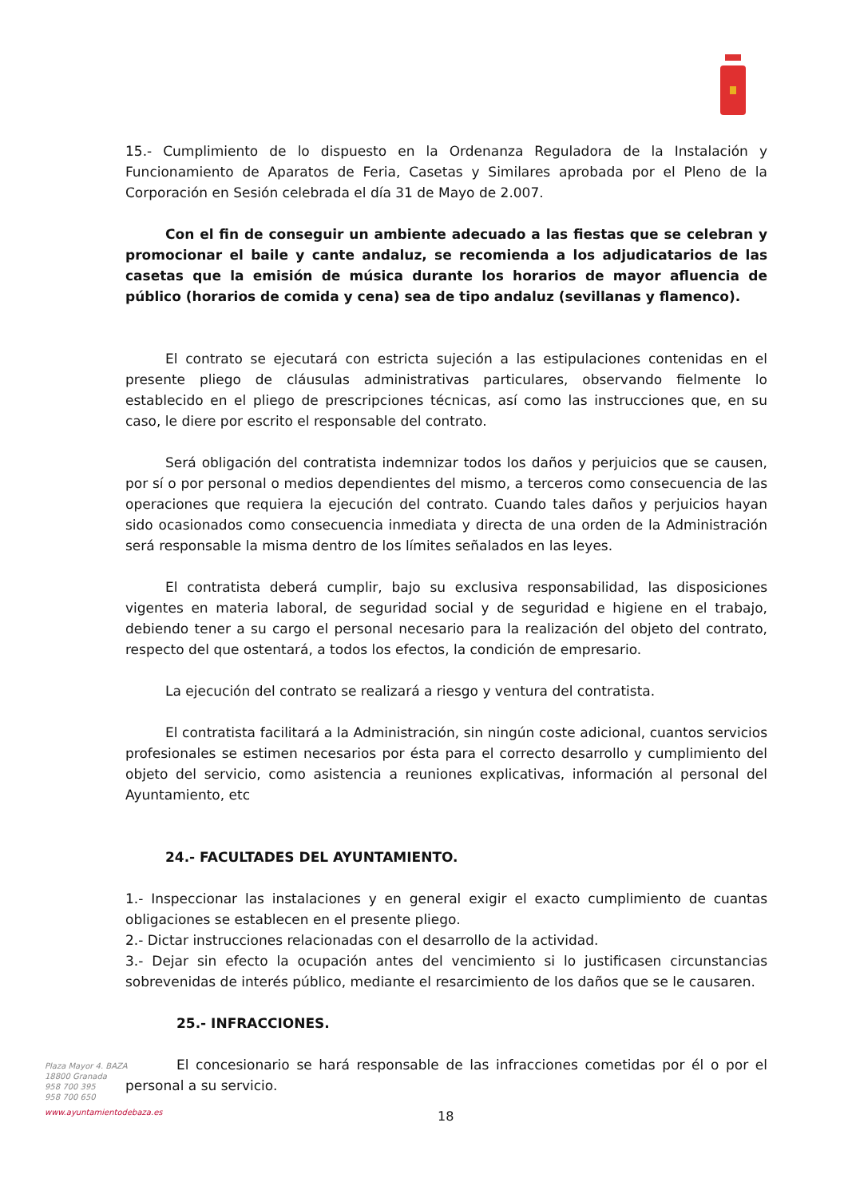15.- Cumplimiento de lo dispuesto en la Ordenanza Reguladora de la Instalación y Funcionamiento de Aparatos de Feria, Casetas y Similares aprobada por el Pleno de la Corporación en Sesión celebrada el día 31 de Mayo de 2.007.
Con el fin de conseguir un ambiente adecuado a las fiestas que se celebran y promocionar el baile y cante andaluz, se recomienda a los adjudicatarios de las casetas que la emisión de música durante los horarios de mayor afluencia de público (horarios de comida y cena) sea de tipo andaluz (sevillanas y flamenco).
El contrato se ejecutará con estricta sujeción a las estipulaciones contenidas en el presente pliego de cláusulas administrativas particulares, observando fielmente lo establecido en el pliego de prescripciones técnicas, así como las instrucciones que, en su caso, le diere por escrito el responsable del contrato.
Será obligación del contratista indemnizar todos los daños y perjuicios que se causen, por sí o por personal o medios dependientes del mismo, a terceros como consecuencia de las operaciones que requiera la ejecución del contrato. Cuando tales daños y perjuicios hayan sido ocasionados como consecuencia inmediata y directa de una orden de la Administración será responsable la misma dentro de los límites señalados en las leyes.
El contratista deberá cumplir, bajo su exclusiva responsabilidad, las disposiciones vigentes en materia laboral, de seguridad social y de seguridad e higiene en el trabajo, debiendo tener a su cargo el personal necesario para la realización del objeto del contrato, respecto del que ostentará, a todos los efectos, la condición de empresario.
La ejecución del contrato se realizará a riesgo y ventura del contratista.
El contratista facilitará a la Administración, sin ningún coste adicional, cuantos servicios profesionales se estimen necesarios por ésta para el correcto desarrollo y cumplimiento del objeto del servicio, como asistencia a reuniones explicativas, información al personal del Ayuntamiento, etc
24.- FACULTADES DEL AYUNTAMIENTO.
1.- Inspeccionar las instalaciones y en general exigir el exacto cumplimiento de cuantas obligaciones se establecen en el presente pliego.
2.- Dictar instrucciones relacionadas con el desarrollo de la actividad.
3.- Dejar sin efecto la ocupación antes del vencimiento si lo justificasen circunstancias sobrevenidas de interés público, mediante el resarcimiento de los daños que se le causaren.
25.- INFRACCIONES.
El concesionario se hará responsable de las infracciones cometidas por él o por el personal a su servicio.
Plaza Mayor 4. BAZA
18800 Granada
958 700 395
958 700 650
www.ayuntamientodebaza.es
18